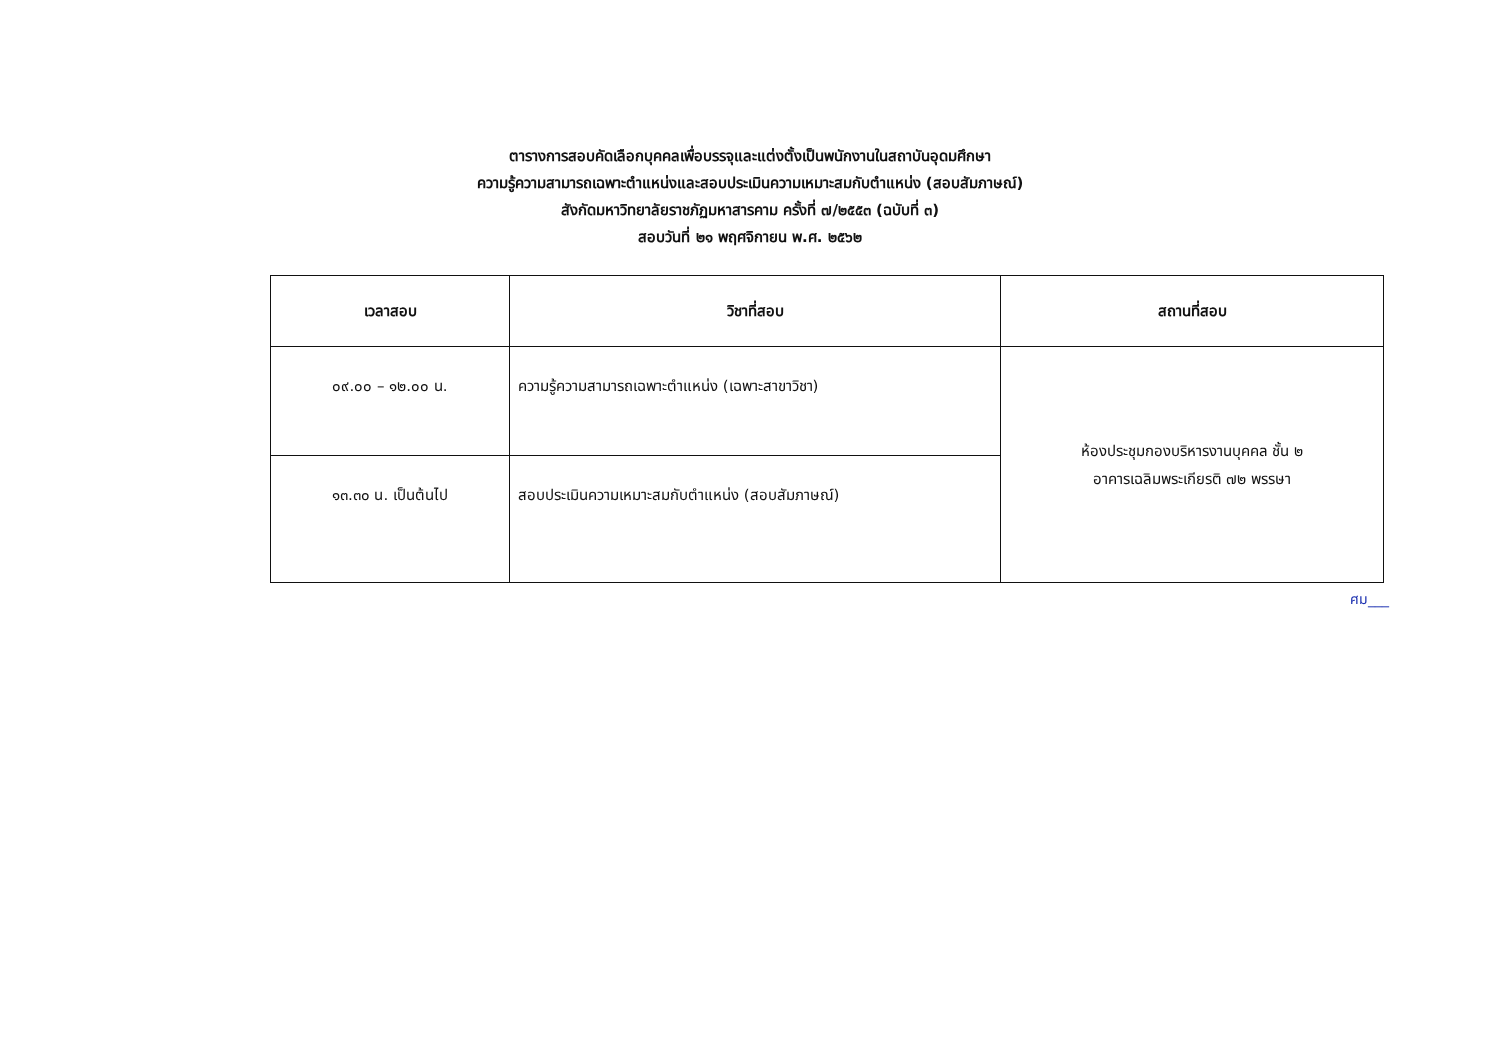ตารางการสอบคัดเลือกบุคคลเพื่อบรรจุและแต่งตั้งเป็นพนักงานในสถาบันอุดมศึกษา
ความรู้ความสามารถเฉพาะตำแหน่งและสอบประเมินความเหมาะสมกับตำแหน่ง (สอบสัมภาษณ์)
สังกัดมหาวิทยาลัยราชภัฏมหาสารคาม ครั้งที่ ๗/๒๕๕๓ (ฉบับที่ ๓)
สอบวันที่ ๒๑ พฤศจิกายน พ.ศ. ๒๕๖๒
| เวลาสอบ | วิชาที่สอบ | สถานที่สอบ |
| --- | --- | --- |
| ๐๙.๐๐ – ๑๒.๐๐ น. | ความรู้ความสามารถเฉพาะตำแหน่ง (เฉพาะสาขาวิชา) | ห้องประชุมกองบริหารงานบุคคล ชั้น ๒ อาคารเฉลิมพระเกียรติ ๗๒ พรรษา |
| ๑๓.๓๐ น. เป็นต้นไป | สอบประเมินความเหมาะสมกับตำแหน่ง (สอบสัมภาษณ์) | |
ศม___